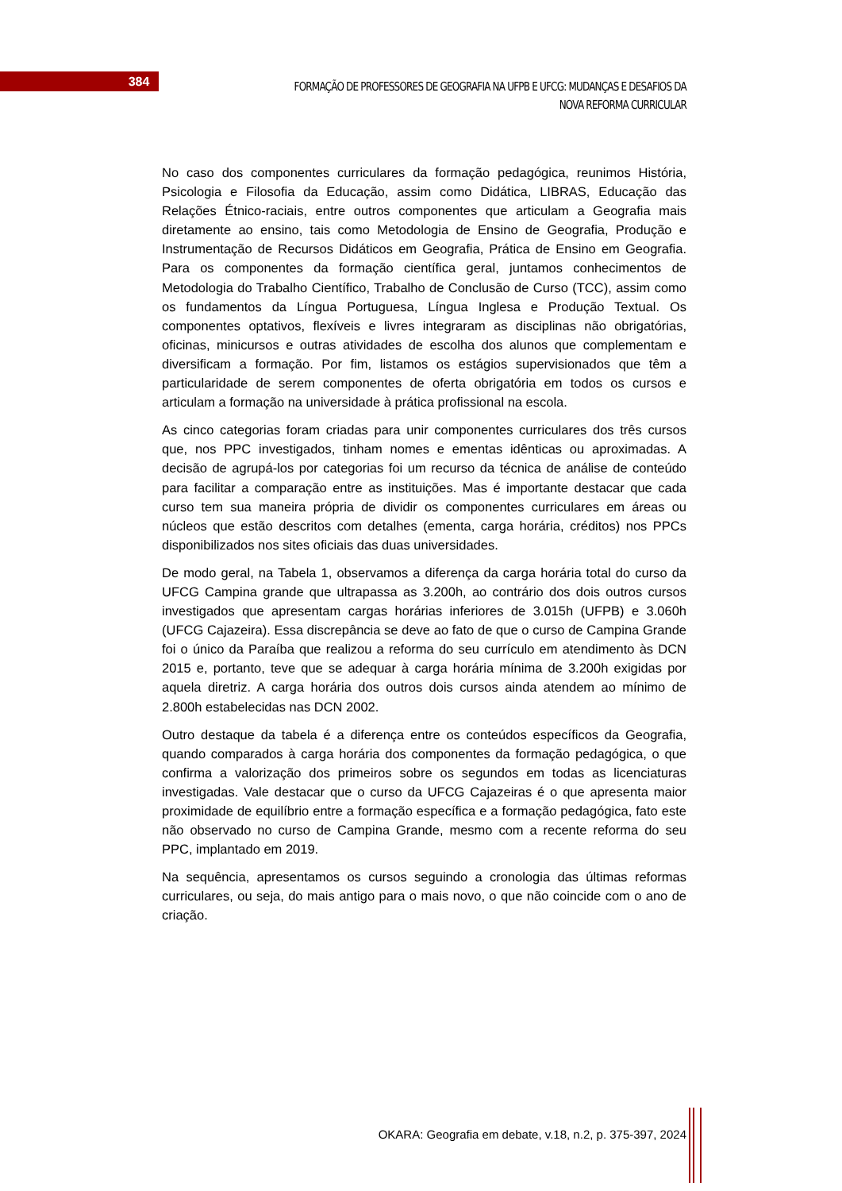384
FORMAÇÃO DE PROFESSORES DE GEOGRAFIA NA UFPB E UFCG: MUDANÇAS E DESAFIOS DA NOVA REFORMA CURRICULAR
No caso dos componentes curriculares da formação pedagógica, reunimos História, Psicologia e Filosofia da Educação, assim como Didática, LIBRAS, Educação das Relações Étnico-raciais, entre outros componentes que articulam a Geografia mais diretamente ao ensino, tais como Metodologia de Ensino de Geografia, Produção e Instrumentação de Recursos Didáticos em Geografia, Prática de Ensino em Geografia. Para os componentes da formação científica geral, juntamos conhecimentos de Metodologia do Trabalho Científico, Trabalho de Conclusão de Curso (TCC), assim como os fundamentos da Língua Portuguesa, Língua Inglesa e Produção Textual. Os componentes optativos, flexíveis e livres integraram as disciplinas não obrigatórias, oficinas, minicursos e outras atividades de escolha dos alunos que complementam e diversificam a formação. Por fim, listamos os estágios supervisionados que têm a particularidade de serem componentes de oferta obrigatória em todos os cursos e articulam a formação na universidade à prática profissional na escola.
As cinco categorias foram criadas para unir componentes curriculares dos três cursos que, nos PPC investigados, tinham nomes e ementas idênticas ou aproximadas. A decisão de agrupá-los por categorias foi um recurso da técnica de análise de conteúdo para facilitar a comparação entre as instituições. Mas é importante destacar que cada curso tem sua maneira própria de dividir os componentes curriculares em áreas ou núcleos que estão descritos com detalhes (ementa, carga horária, créditos) nos PPCs disponibilizados nos sites oficiais das duas universidades.
De modo geral, na Tabela 1, observamos a diferença da carga horária total do curso da UFCG Campina grande que ultrapassa as 3.200h, ao contrário dos dois outros cursos investigados que apresentam cargas horárias inferiores de 3.015h (UFPB) e 3.060h (UFCG Cajazeira). Essa discrepância se deve ao fato de que o curso de Campina Grande foi o único da Paraíba que realizou a reforma do seu currículo em atendimento às DCN 2015 e, portanto, teve que se adequar à carga horária mínima de 3.200h exigidas por aquela diretriz. A carga horária dos outros dois cursos ainda atendem ao mínimo de 2.800h estabelecidas nas DCN 2002.
Outro destaque da tabela é a diferença entre os conteúdos específicos da Geografia, quando comparados à carga horária dos componentes da formação pedagógica, o que confirma a valorização dos primeiros sobre os segundos em todas as licenciaturas investigadas. Vale destacar que o curso da UFCG Cajazeiras é o que apresenta maior proximidade de equilíbrio entre a formação específica e a formação pedagógica, fato este não observado no curso de Campina Grande, mesmo com a recente reforma do seu PPC, implantado em 2019.
Na sequência, apresentamos os cursos seguindo a cronologia das últimas reformas curriculares, ou seja, do mais antigo para o mais novo, o que não coincide com o ano de criação.
OKARA: Geografia em debate, v.18, n.2, p. 375-397, 2024